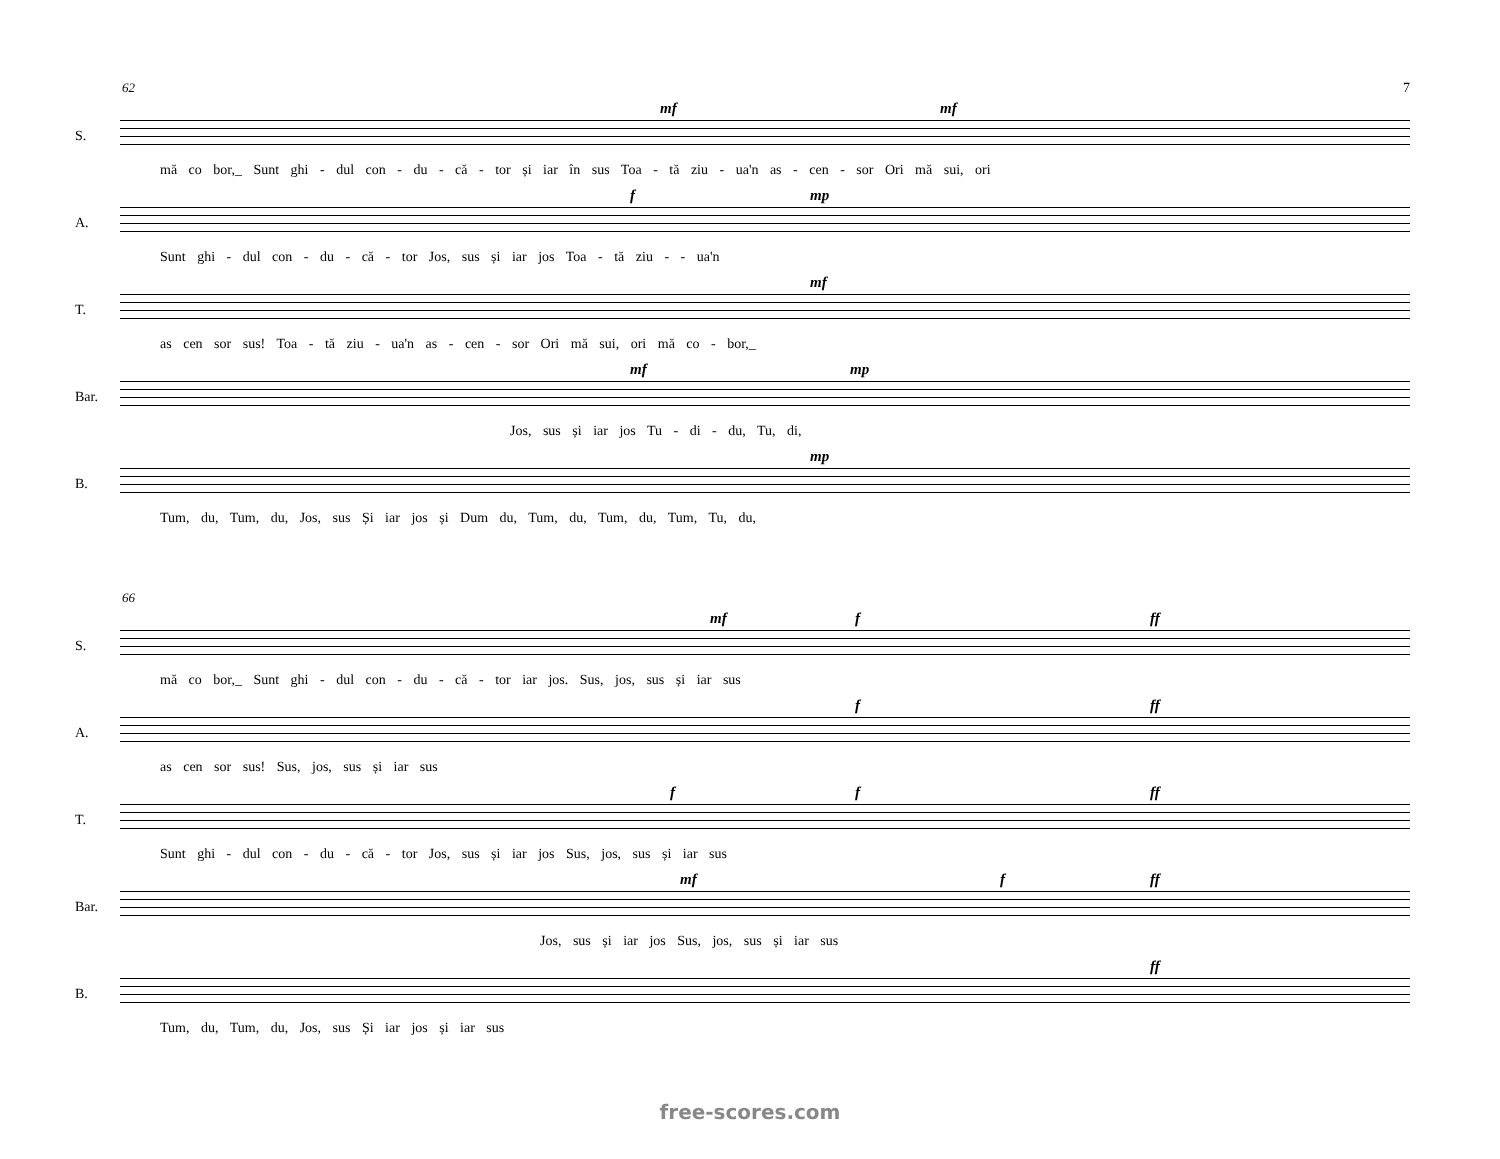7
62
S.
mf mf
mă co bor,_ Sunt ghi - dul con - du - că - tor și iar în sus Toa - tă ziu - ua'n as - cen - sor Ori mă sui, ori
A.
f mp
Sunt ghi - dul con - du - că - tor Jos, sus și iar jos Toa - tă ziu - - ua'n
T.
mf
as cen sor sus! Toa - tă ziu - ua'n as - cen - sor Ori mă sui, ori mă co - bor,_
Bar.
mf mp
Jos, sus și iar jos Tu - di - du, Tu, di,
B.
mp
Tum, du, Tum, du, Jos, sus Și iar jos și Dum du, Tum, du, Tum, du, Tum, Tu, du,
66
S.
mf f ff
mă co bor,_ Sunt ghi - dul con - du - că - tor iar jos. Sus, jos, sus și iar sus
A.
f ff
as cen sor sus! Sus, jos, sus și iar sus
T.
f f ff
Sunt ghi - dul con - du - că - tor Jos, sus și iar jos Sus, jos, sus și iar sus
Bar.
mf f ff
Jos, sus și iar jos Sus, jos, sus și iar sus
B.
ff
Tum, du, Tum, du, Jos, sus Și iar jos și iar sus
free-scores.com